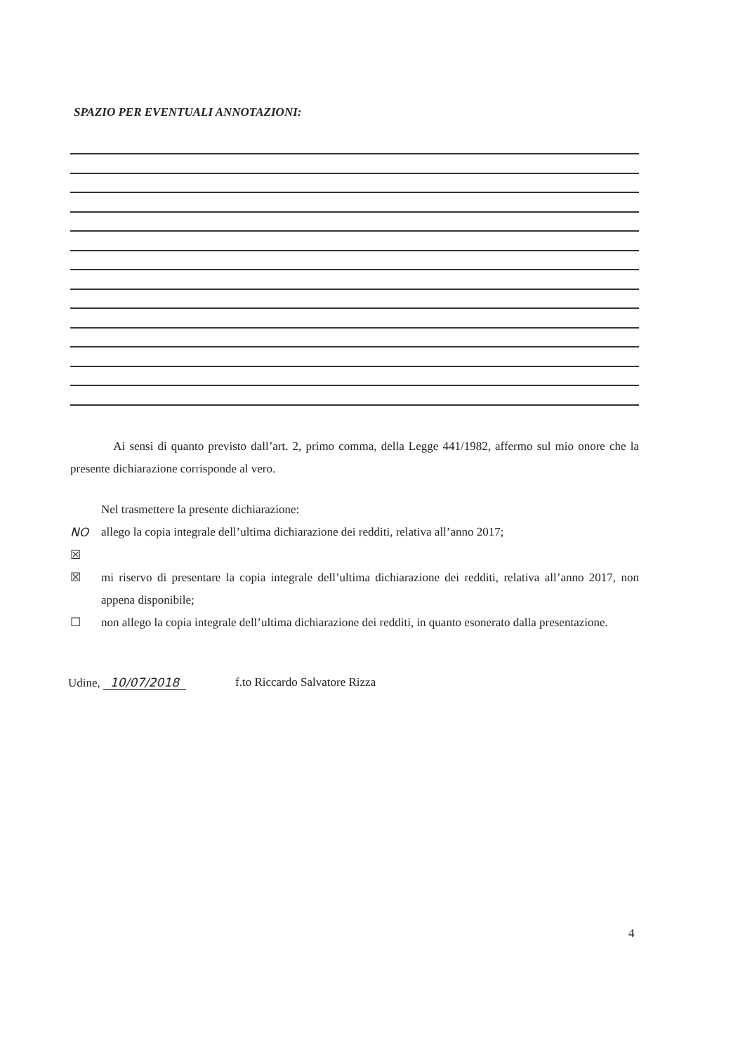SPAZIO PER EVENTUALI ANNOTAZIONI:
Ai sensi di quanto previsto dall’art. 2, primo comma, della Legge 441/1982, affermo sul mio onore che la presente dichiarazione corrisponde al vero.
Nel trasmettere la presente dichiarazione:
NO ☒ allego la copia integrale dell’ultima dichiarazione dei redditi, relativa all’anno 2017;
☒ mi riservo di presentare la copia integrale dell’ultima dichiarazione dei redditi, relativa all’anno 2017, non appena disponibile;
☐ non allego la copia integrale dell’ultima dichiarazione dei redditi, in quanto esonerato dalla presentazione.
Udine, 10/07/2018 f.to Riccardo Salvatore Rizza
4